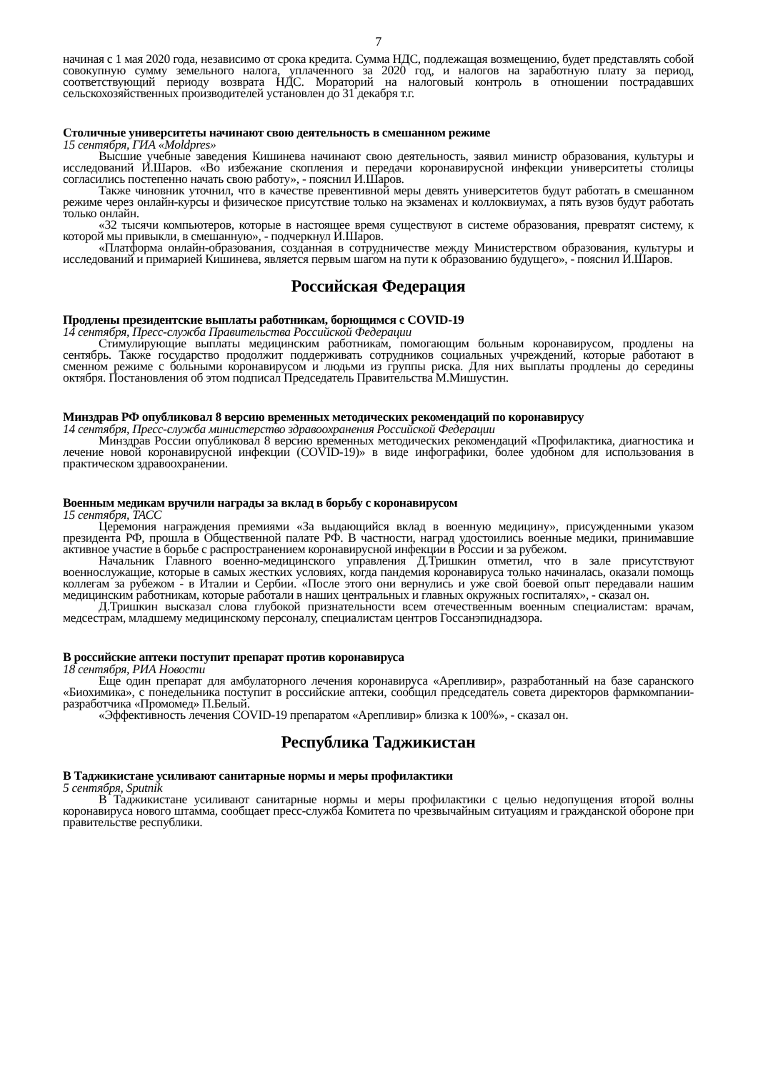7
начиная с 1 мая 2020 года, независимо от срока кредита. Сумма НДС, подлежащая возмещению, будет представлять собой совокупную сумму земельного налога, уплаченного за 2020 год, и налогов на заработную плату за период, соответствующий периоду возврата НДС. Мораторий на налоговый контроль в отношении пострадавших сельскохозяйственных производителей установлен до 31 декабря т.г.
Столичные университеты начинают свою деятельность в смешанном режиме
15 сентября, ГИА «Moldpres»
Высшие учебные заведения Кишинева начинают свою деятельность, заявил министр образования, культуры и исследований И.Шаров. «Во избежание скопления и передачи коронавирусной инфекции университеты столицы согласились постепенно начать свою работу», - пояснил И.Шаров.
Также чиновник уточнил, что в качестве превентивной меры девять университетов будут работать в смешанном режиме через онлайн-курсы и физическое присутствие только на экзаменах и коллоквиумах, а пять вузов будут работать только онлайн.
«32 тысячи компьютеров, которые в настоящее время существуют в системе образования, превратят систему, к которой мы привыкли, в смешанную», - подчеркнул И.Шаров.
«Платформа онлайн-образования, созданная в сотрудничестве между Министерством образования, культуры и исследований и примарией Кишинева, является первым шагом на пути к образованию будущего», - пояснил И.Шаров.
Российская Федерация
Продлены президентские выплаты работникам, борющимся с COVID-19
14 сентября, Пресс-служба Правительства Российской Федерации
Стимулирующие выплаты медицинским работникам, помогающим больным коронавирусом, продлены на сентябрь. Также государство продолжит поддерживать сотрудников социальных учреждений, которые работают в сменном режиме с больными коронавирусом и людьми из группы риска. Для них выплаты продлены до середины октября. Постановления об этом подписал Председатель Правительства М.Мишустин.
Минздрав РФ опубликовал 8 версию временных методических рекомендаций по коронавирусу
14 сентября, Пресс-служба министерство здравоохранения Российской Федерации
Минздрав России опубликовал 8 версию временных методических рекомендаций «Профилактика, диагностика и лечение новой коронавирусной инфекции (COVID-19)» в виде инфографики, более удобном для использования в практическом здравоохранении.
Военным медикам вручили награды за вклад в борьбу с коронавирусом
15 сентября, ТАСС
Церемония награждения премиями «За выдающийся вклад в военную медицину», присужденными указом президента РФ, прошла в Общественной палате РФ. В частности, наград удостоились военные медики, принимавшие активное участие в борьбе с распространением коронавирусной инфекции в России и за рубежом.
Начальник Главного военно-медицинского управления Д.Тришкин отметил, что в зале присутствуют военнослужащие, которые в самых жестких условиях, когда пандемия коронавируса только начиналась, оказали помощь коллегам за рубежом - в Италии и Сербии. «После этого они вернулись и уже свой боевой опыт передавали нашим медицинским работникам, которые работали в наших центральных и главных окружных госпиталях», - сказал он.
Д.Тришкин высказал слова глубокой признательности всем отечественным военным специалистам: врачам, медсестрам, младшему медицинскому персоналу, специалистам центров Госсанэпиднадзора.
В российские аптеки поступит препарат против коронавируса
18 сентября, РИА Новости
Еще один препарат для амбулаторного лечения коронавируса «Арепливир», разработанный на базе саранского «Биохимика», с понедельника поступит в российские аптеки, сообщил председатель совета директоров фармкомпании-разработчика «Промомед» П.Белый.
«Эффективность лечения COVID-19 препаратом «Арепливир» близка к 100%», - сказал он.
Республика Таджикистан
В Таджикистане усиливают санитарные нормы и меры профилактики
5 сентября, Sputnik
В Таджикистане усиливают санитарные нормы и меры профилактики с целью недопущения второй волны коронавируса нового штамма, сообщает пресс-служба Комитета по чрезвычайным ситуациям и гражданской обороне при правительстве республики.